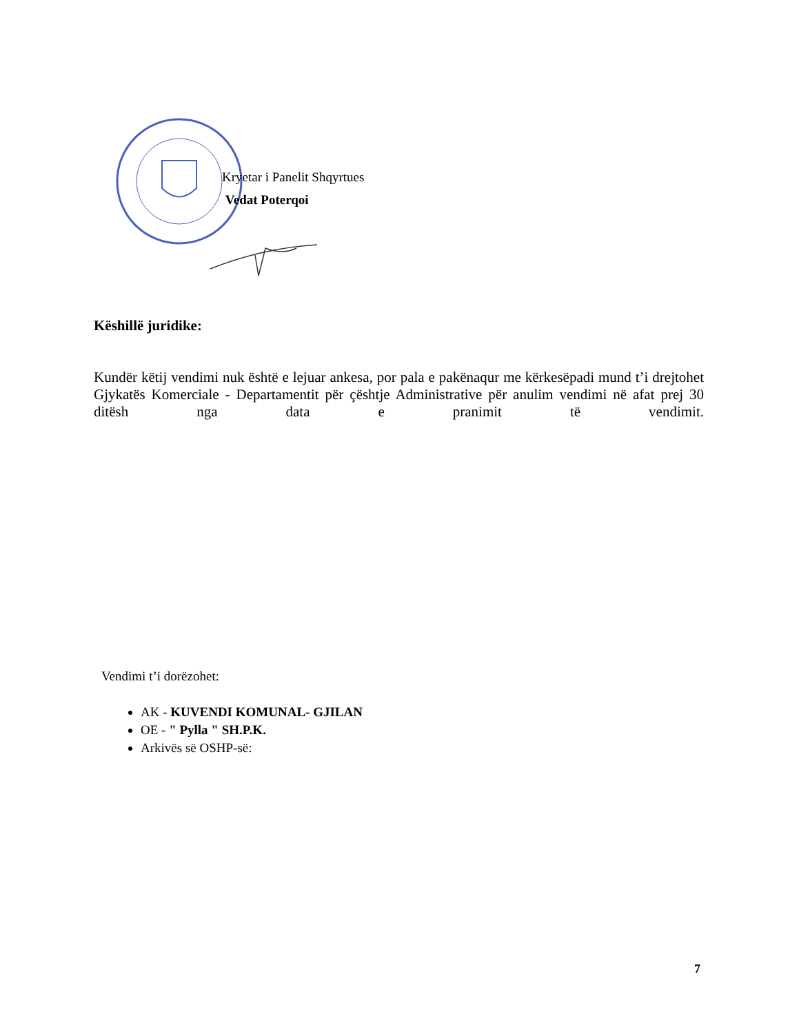Kryetar i Panelit Shqyrtues
Vedat Poterqoi
Këshillë juridike:
Kundër këtij vendimi nuk është e lejuar ankesa, por pala e pakënaqur me kërkesëpadi mund t’i drejtohet Gjykatës Komerciale - Departamentit për çështje Administrative për anulim vendimi në afat prej 30 ditësh nga data e pranimit të vendimit.
Vendimi t’i dorëzohet:
AK - KUVENDI KOMUNAL- GJILAN
OE - " Pylla " SH.P.K.
Arkivës së OSHP-së:
7